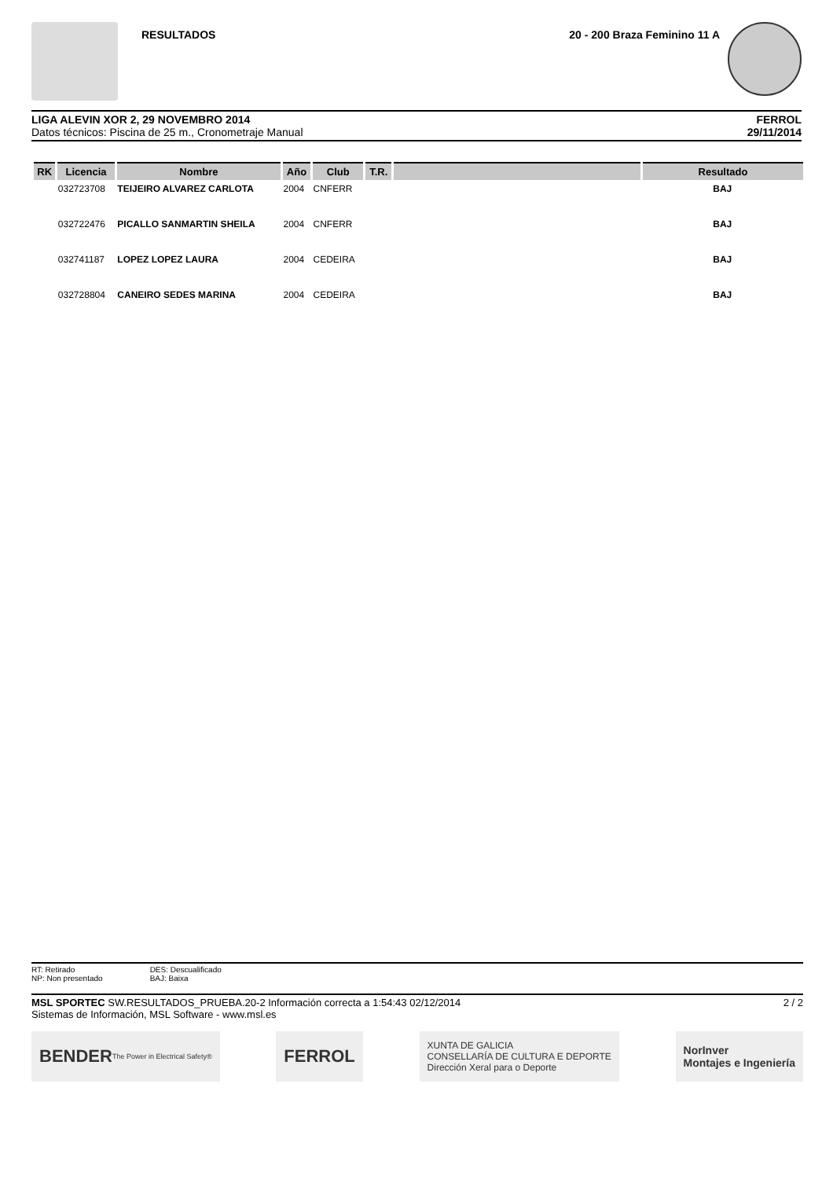RESULTADOS 20 - 200 Braza Feminino 11 A
LIGA ALEVIN XOR 2, 29 NOVEMBRO 2014
Datos técnicos: Piscina de 25 m., Cronometraje Manual
FERROL
29/11/2014
| RK | Licencia | Nombre | Año | Club | T.R. | | Resultado |
| --- | --- | --- | --- | --- | --- | --- | --- |
| | 032723708 | TEIJEIRO ALVAREZ CARLOTA | 2004 | CNFERR | | | BAJ |
| | 032722476 | PICALLO SANMARTIN SHEILA | 2004 | CNFERR | | | BAJ |
| | 032741187 | LOPEZ LOPEZ LAURA | 2004 | CEDEIRA | | | BAJ |
| | 032728804 | CANEIRO SEDES MARINA | 2004 | CEDEIRA | | | BAJ |
RT: Retirado
NP: Non presentado
DES: Descualificado
BAJ: Baixa
MSL SPORTEC SW.RESULTADOS_PRUEBA.20-2 Información correcta a 1:54:43 02/12/2014
Sistemas de Información, MSL Software - www.msl.es
2 / 2
BENDER The Power in Electrical Safety®
FERROL
XUNTA DE GALICIA
CONSELLARÍA DE CULTURA E DEPORTE
Dirección Xeral para o Deporte
NorInver
Montajes e Ingeniería